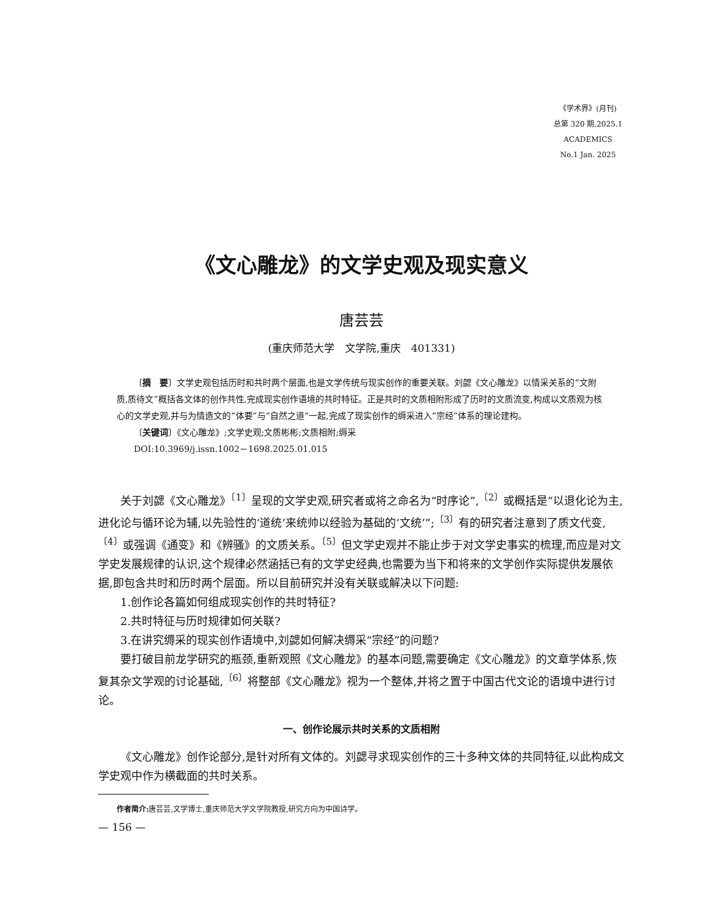《学术界》(月刊)
总第 320 期,2025.1
ACADEMICS
No.1 Jan. 2025
《文心雕龙》的文学史观及现实意义
唐芸芸
(重庆师范大学　文学院,重庆　401331)
〔摘　要〕文学史观包括历时和共时两个层面,也是文学传统与现实创作的重要关联。刘勰《文心雕龙》以情采关系的“文附质,质待文”概括各文体的创作共性,完成现实创作语境的共时特征。正是共时的文质相附形成了历时的文质流变,构成以文质观为核心的文学史观,并与为情造文的“体要”与“自然之道”一起,完成了现实创作的缛采进入“宗经”体系的理论建构。
〔关键词〕《文心雕龙》;文学史观;文质彬彬;文质相附;缛采
DOI:10.3969/j.issn.1002－1698.2025.01.015
关于刘勰《文心雕龙》<sup>〔1〕</sup>呈现的文学史观,研究者或将之命名为“时序论”,<sup>〔2〕</sup>或概括是“以退化论为主,进化论与循环论为辅,以先验性的‘道统’来统帅以经验为基础的‘文统’”;<sup>〔3〕</sup>有的研究者注意到了质文代变,<sup>〔4〕</sup>或强调《通变》和《辨骚》的文质关系。<sup>〔5〕</sup>但文学史观并不能止步于对文学史事实的梳理,而应是对文学史发展规律的认识,这个规律必然涵括已有的文学史经典,也需要为当下和将来的文学创作实际提供发展依据,即包含共时和历时两个层面。所以目前研究并没有关联或解决以下问题:
1.创作论各篇如何组成现实创作的共时特征?
2.共时特征与历时规律如何关联?
3.在讲究缛采的现实创作语境中,刘勰如何解决缛采“宗经”的问题?
要打破目前龙学研究的瓶颈,重新观照《文心雕龙》的基本问题,需要确定《文心雕龙》的文章学体系,恢复其杂文学观的讨论基础,<sup>〔6〕</sup>将整部《文心雕龙》视为一个整体,并将之置于中国古代文论的语境中进行讨论。
一、创作论展示共时关系的文质相附
《文心雕龙》创作论部分,是针对所有文体的。刘勰寻求现实创作的三十多种文体的共同特征,以此构成文学史观中作为横截面的共时关系。
作者简介: 唐芸芸,文学博士,重庆师范大学文学院教授,研究方向为中国诗学。
— 156 —